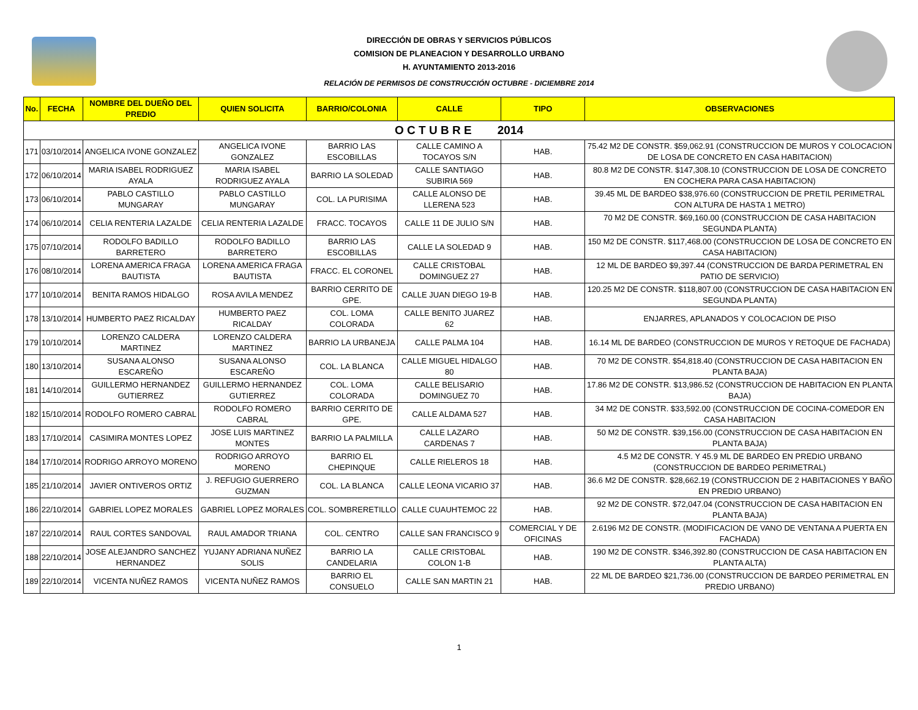DIRECCIÓN DE OBRAS Y SERVICIOS PÚBLICOS
COMISION DE PLANEACION Y DESARROLLO URBANO
H. AYUNTAMIENTO 2013-2016
RELACIÓN DE PERMISOS DE CONSTRUCCIÓN OCTUBRE - DICIEMBRE 2014
| No. | FECHA | NOMBRE DEL DUEÑO DEL PREDIO | QUIEN SOLICITA | BARRIO/COLONIA | CALLE | TIPO | OBSERVACIONES |
| --- | --- | --- | --- | --- | --- | --- | --- |
| O C T U B R E 2014 | | | | | | | |
| 171 | 03/10/2014 | ANGELICA IVONE GONZALEZ | ANGELICA IVONE GONZALEZ | BARRIO LAS ESCOBILLAS | CALLE CAMINO A TOCAYOS S/N | HAB. | 75.42 M2 DE CONSTR. $59,062.91 (CONSTRUCCION DE MUROS Y COLOCACION DE LOSA DE CONCRETO EN CASA HABITACION) |
| 172 | 06/10/2014 | MARIA ISABEL RODRIGUEZ AYALA | MARIA ISABEL RODRIGUEZ AYALA | BARRIO LA SOLEDAD | CALLE SANTIAGO SUBIRIA 569 | HAB. | 80.8 M2 DE CONSTR. $147,308.10 (CONSTRUCCION DE LOSA DE CONCRETO EN COCHERA PARA CASA HABITACION) |
| 173 | 06/10/2014 | PABLO CASTILLO MUNGARAY | PABLO CASTILLO MUNGARAY | COL. LA PURISIMA | CALLE ALONSO DE LLERENA 523 | HAB. | 39.45 ML DE BARDEO $38,976.60 (CONSTRUCCION DE PRETIL PERIMETRAL CON ALTURA DE HASTA 1 METRO) |
| 174 | 06/10/2014 | CELIA RENTERIA LAZALDE | CELIA RENTERIA LAZALDE | FRACC. TOCAYOS | CALLE 11 DE JULIO S/N | HAB. | 70 M2 DE CONSTR. $69,160.00 (CONSTRUCCION DE CASA HABITACION SEGUNDA PLANTA) |
| 175 | 07/10/2014 | RODOLFO BADILLO BARRETERO | RODOLFO BADILLO BARRETERO | BARRIO LAS ESCOBILLAS | CALLE LA SOLEDAD 9 | HAB. | 150 M2 DE CONSTR. $117,468.00 (CONSTRUCCION DE LOSA DE CONCRETO EN CASA HABITACION) |
| 176 | 08/10/2014 | LORENA AMERICA FRAGA BAUTISTA | LORENA AMERICA FRAGA BAUTISTA | FRACC. EL CORONEL | CALLE CRISTOBAL DOMINGUEZ 27 | HAB. | 12 ML DE BARDEO $9,397.44 (CONSTRUCCION DE BARDA PERIMETRAL EN PATIO DE SERVICIO) |
| 177 | 10/10/2014 | BENITA RAMOS HIDALGO | ROSA AVILA MENDEZ | BARRIO CERRITO DE GPE. | CALLE JUAN DIEGO 19-B | HAB. | 120.25 M2 DE CONSTR. $118,807.00 (CONSTRUCCION DE CASA HABITACION EN SEGUNDA PLANTA) |
| 178 | 13/10/2014 | HUMBERTO PAEZ RICALDAY | HUMBERTO PAEZ RICALDAY | COL. LOMA COLORADA | CALLE BENITO JUAREZ 62 | HAB. | ENJARRES, APLANADOS Y COLOCACION DE PISO |
| 179 | 10/10/2014 | LORENZO CALDERA MARTINEZ | LORENZO CALDERA MARTINEZ | BARRIO LA URBANEJA | CALLE PALMA 104 | HAB. | 16.14 ML DE BARDEO (CONSTRUCCION DE MUROS Y RETOQUE DE FACHADA) |
| 180 | 13/10/2014 | SUSANA ALONSO ESCAREÑO | SUSANA ALONSO ESCAREÑO | COL. LA BLANCA | CALLE MIGUEL HIDALGO 80 | HAB. | 70 M2 DE CONSTR. $54,818.40 (CONSTRUCCION DE CASA HABITACION EN PLANTA BAJA) |
| 181 | 14/10/2014 | GUILLERMO HERNANDEZ GUTIERREZ | GUILLERMO HERNANDEZ GUTIERREZ | COL. LOMA COLORADA | CALLE BELISARIO DOMINGUEZ 70 | HAB. | 17.86 M2 DE CONSTR. $13,986.52 (CONSTRUCCION DE HABITACION EN PLANTA BAJA) |
| 182 | 15/10/2014 | RODOLFO ROMERO CABRAL | RODOLFO ROMERO CABRAL | BARRIO CERRITO DE GPE. | CALLE ALDAMA 527 | HAB. | 34 M2 DE CONSTR. $33,592.00 (CONSTRUCCION DE COCINA-COMEDOR EN CASA HABITACION |
| 183 | 17/10/2014 | CASIMIRA MONTES LOPEZ | JOSE LUIS MARTINEZ MONTES | BARRIO LA PALMILLA | CALLE LAZARO CARDENAS 7 | HAB. | 50 M2 DE CONSTR. $39,156.00 (CONSTRUCCION DE CASA HABITACION EN PLANTA BAJA) |
| 184 | 17/10/2014 | RODRIGO ARROYO MORENO | RODRIGO ARROYO MORENO | BARRIO EL CHEPINQUE | CALLE RIELEROS 18 | HAB. | 4.5 M2 DE CONSTR. Y 45.9 ML DE BARDEO EN PREDIO URBANO (CONSTRUCCION DE BARDEO PERIMETRAL) |
| 185 | 21/10/2014 | JAVIER ONTIVEROS ORTIZ | J. REFUGIO GUERRERO GUZMAN | COL. LA BLANCA | CALLE LEONA VICARIO 37 | HAB. | 36.6 M2 DE CONSTR. $28,662.19 (CONSTRUCCION DE 2 HABITACIONES Y BAÑO EN PREDIO URBANO) |
| 186 | 22/10/2014 | GABRIEL LOPEZ MORALES | GABRIEL LOPEZ MORALES | COL. SOMBRERETILLO | CALLE CUAUHTEMOC 22 | HAB. | 92 M2 DE CONSTR. $72,047.04 (CONSTRUCCION DE CASA HABITACION EN PLANTA BAJA) |
| 187 | 22/10/2014 | RAUL CORTES SANDOVAL | RAUL AMADOR TRIANA | COL. CENTRO | CALLE SAN FRANCISCO 9 | COMERCIAL Y DE OFICINAS | 2.6196 M2 DE CONSTR. (MODIFICACION DE VANO DE VENTANA A PUERTA EN FACHADA) |
| 188 | 22/10/2014 | JOSE ALEJANDRO SANCHEZ HERNANDEZ | YUJANY ADRIANA NUÑEZ SOLIS | BARRIO LA CANDELARIA | CALLE CRISTOBAL COLON 1-B | HAB. | 190 M2 DE CONSTR. $346,392.80 (CONSTRUCCION DE CASA HABITACION EN PLANTA ALTA) |
| 189 | 22/10/2014 | VICENTA NUÑEZ RAMOS | VICENTA NUÑEZ RAMOS | BARRIO EL CONSUELO | CALLE SAN MARTIN 21 | HAB. | 22 ML DE BARDEO $21,736.00 (CONSTRUCCION DE BARDEO PERIMETRAL EN PREDIO URBANO) |
1